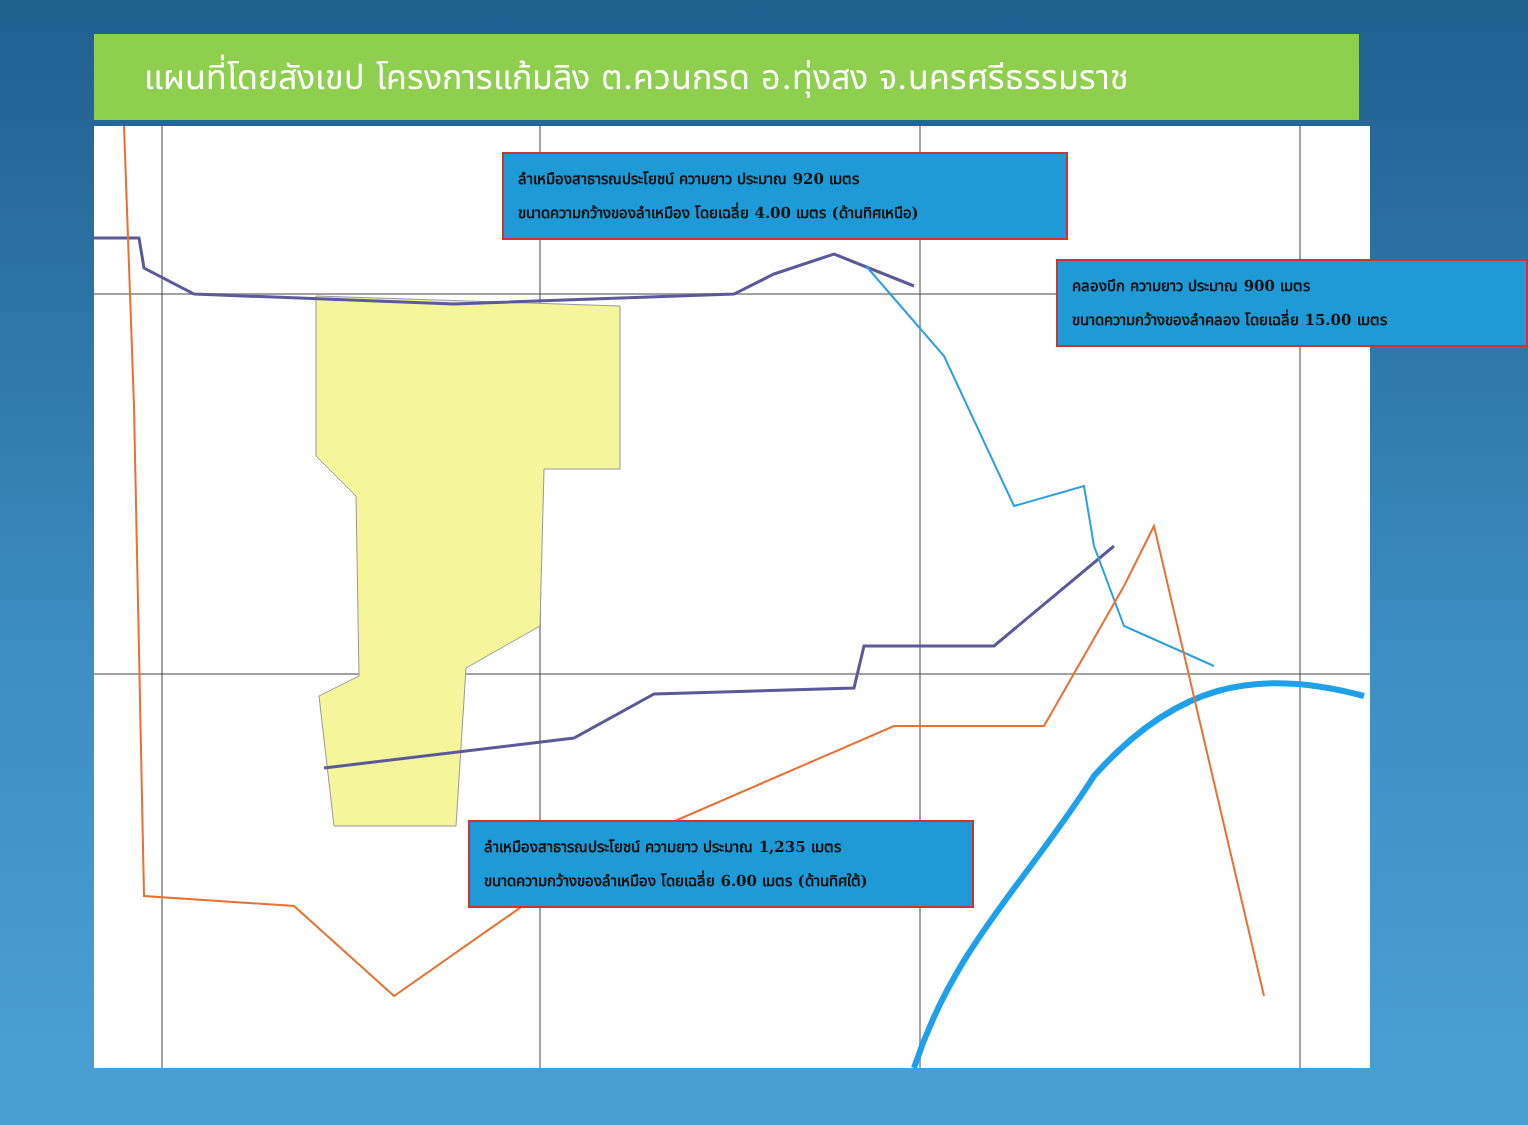แผนที่โดยสังเขป โครงการแก้มลิง ต.ควนกรด อ.ทุ่งสง จ.นครศรีธรรมราช
ลำเหมืองสาธารณประโยชน์ ความยาว ประมาณ 920 เมตร
ขนาดความกว้างของลำเหมือง โดยเฉลี่ย 4.00 เมตร (ด้านทิศเหนือ)
คลองบึก ความยาว ประมาณ 900 เมตร
ขนาดความกว้างของลำคลอง โดยเฉลี่ย 15.00 เมตร
ลำเหมืองสาธารณประโยชน์ ความยาว ประมาณ 1,235 เมตร
ขนาดความกว้างของลำเหมือง โดยเฉลี่ย 6.00 เมตร (ด้านทิศใต้)